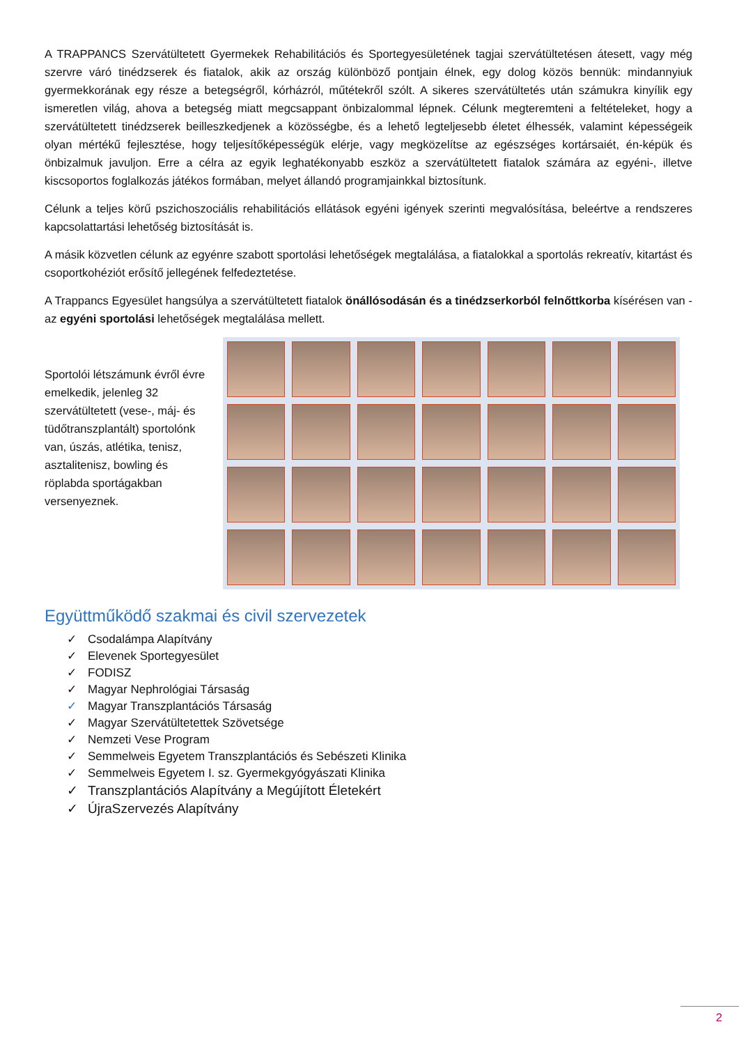A TRAPPANCS Szervátültetett Gyermekek Rehabilitációs és Sportegyesületének tagjai szervátültetésen átesett, vagy még szervre váró tinédzserek és fiatalok, akik az ország különböző pontjain élnek, egy dolog közös bennük: mindannyiuk gyermekkorának egy része a betegségről, kórházról, műtétekről szólt. A sikeres szervátültetés után számukra kinyílik egy ismeretlen világ, ahova a betegség miatt megcsappant önbizalommal lépnek. Célunk megteremteni a feltételeket, hogy a szervátültetett tinédzserek beilleszkedjenek a közösségbe, és a lehető legteljesebb életet élhessék, valamint képességeik olyan mértékű fejlesztése, hogy teljesítőképességük elérje, vagy megközelítse az egészséges kortársaiét, én-képük és önbizalmuk javuljon. Erre a célra az egyik leghatékonyabb eszköz a szervátültetett fiatalok számára az egyéni-, illetve kiscsoportos foglalkozás játékos formában, melyet állandó programjainkkal biztosítunk.
Célunk a teljes körű pszichoszociális rehabilitációs ellátások egyéni igények szerinti megvalósítása, beleértve a rendszeres kapcsolattartási lehetőség biztosítását is.
A másik közvetlen célunk az egyénre szabott sportolási lehetőségek megtalálása, a fiatalokkal a sportolás rekreatív, kitartást és csoportkohéziót erősítő jellegének felfedeztetése.
A Trappancs Egyesület hangsúlya a szervátültetett fiatalok önállósodásán és a tinédzserkorból felnőttkorba kísérésen van - az egyéni sportolási lehetőségek megtalálása mellett.
Sportolói létszámunk évről évre emelkedik, jelenleg 32 szervátültetett (vese-, máj- és tüdőtranszplantált) sportolónk van, úszás, atlétika, tenisz, asztalitenisz, bowling és röplabda sportágakban versenyeznek.
Együttműködő szakmai és civil szervezetek
✓ Csodalámpa Alapítvány
✓ Elevenek Sportegyesület
✓ FODISZ
✓ Magyar Nephrológiai Társaság
✓ Magyar Transzplantációs Társaság
✓ Magyar Szervátültetettek Szövetsége
✓ Nemzeti Vese Program
✓ Semmelweis Egyetem Transzplantációs és Sebészeti Klinika
✓ Semmelweis Egyetem I. sz. Gyermekgyógyászati Klinika
✓ Transzplantációs Alapítvány a Megújított Életekért
✓ ÚjraSzervezés Alapítvány
2